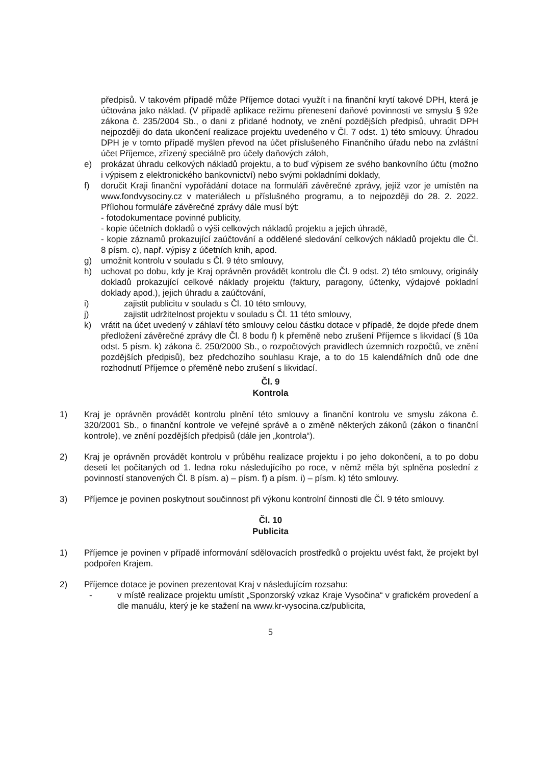předpisů. V takovém případě může Příjemce dotaci využít i na finanční krytí takové DPH, která je účtována jako náklad. (V případě aplikace režimu přenesení daňové povinnosti ve smyslu § 92e zákona č. 235/2004 Sb., o dani z přidané hodnoty, ve znění pozdějších předpisů, uhradit DPH nejpozději do data ukončení realizace projektu uvedeného v Čl. 7 odst. 1) této smlouvy. Úhradou DPH je v tomto případě myšlen převod na účet příslušeného Finančního úřadu nebo na zvláštní účet Příjemce, zřízený speciálně pro účely daňových záloh,
e) prokázat úhradu celkových nákladů projektu, a to buď výpisem ze svého bankovního účtu (možno i výpisem z elektronického bankovnictví) nebo svými pokladními doklady,
f) doručit Kraji finanční vypořádání dotace na formuláři závěrečné zprávy, jejíž vzor je umístěn na www.fondvysociny.cz v materiálech u příslušného programu, a to nejpozději do 28. 2. 2022. Přílohou formuláře závěrečné zprávy dále musí být:
- fotodokumentace povinné publicity,
- kopie účetních dokladů o výši celkových nákladů projektu a jejich úhradě,
- kopie záznamů prokazující zaúčtování a oddělené sledování celkových nákladů projektu dle Čl. 8 písm. c), např. výpisy z účetních knih, apod.
g) umožnit kontrolu v souladu s Čl. 9 této smlouvy,
h) uchovat po dobu, kdy je Kraj oprávněn provádět kontrolu dle Čl. 9 odst. 2) této smlouvy, originály dokladů prokazující celkové náklady projektu (faktury, paragony, účtenky, výdajové pokladní doklady apod.), jejich úhradu a zaúčtování,
i) zajistit publicitu v souladu s Čl. 10 této smlouvy,
j) zajistit udržitelnost projektu v souladu s Čl. 11 této smlouvy,
k) vrátit na účet uvedený v záhlaví této smlouvy celou částku dotace v případě, že dojde přede dnem předložení závěrečné zprávy dle Čl. 8 bodu f) k přeměně nebo zrušení Příjemce s likvidací (§ 10a odst. 5 písm. k) zákona č. 250/2000 Sb., o rozpočtových pravidlech územních rozpočtů, ve znění pozdějších předpisů), bez předchozího souhlasu Kraje, a to do 15 kalendářních dnů ode dne rozhodnutí Příjemce o přeměně nebo zrušení s likvidací.
Čl. 9
Kontrola
1) Kraj je oprávněn provádět kontrolu plnění této smlouvy a finanční kontrolu ve smyslu zákona č. 320/2001 Sb., o finanční kontrole ve veřejné správě a o změně některých zákonů (zákon o finanční kontrole), ve znění pozdějších předpisů (dále jen „kontrola“).
2) Kraj je oprávněn provádět kontrolu v průběhu realizace projektu i po jeho dokončení, a to po dobu deseti let počítaných od 1. ledna roku následujícího po roce, v němž měla být splněna poslední z povinností stanovených Čl. 8 písm. a) – písm. f) a písm. i) – písm. k) této smlouvy.
3) Příjemce je povinen poskytnout součinnost při výkonu kontrolní činnosti dle Čl. 9 této smlouvy.
Čl. 10
Publicita
1) Příjemce je povinen v případě informování sdělovacích prostředků o projektu uvést fakt, že projekt byl podpořen Krajem.
2) Příjemce dotace je povinen prezentovat Kraj v následujícím rozsahu:
- v místě realizace projektu umístit „Sponzorský vzkaz Kraje Vysočina“ v grafickém provedení a dle manuálu, který je ke stažení na www.kr-vysocina.cz/publicita,
5